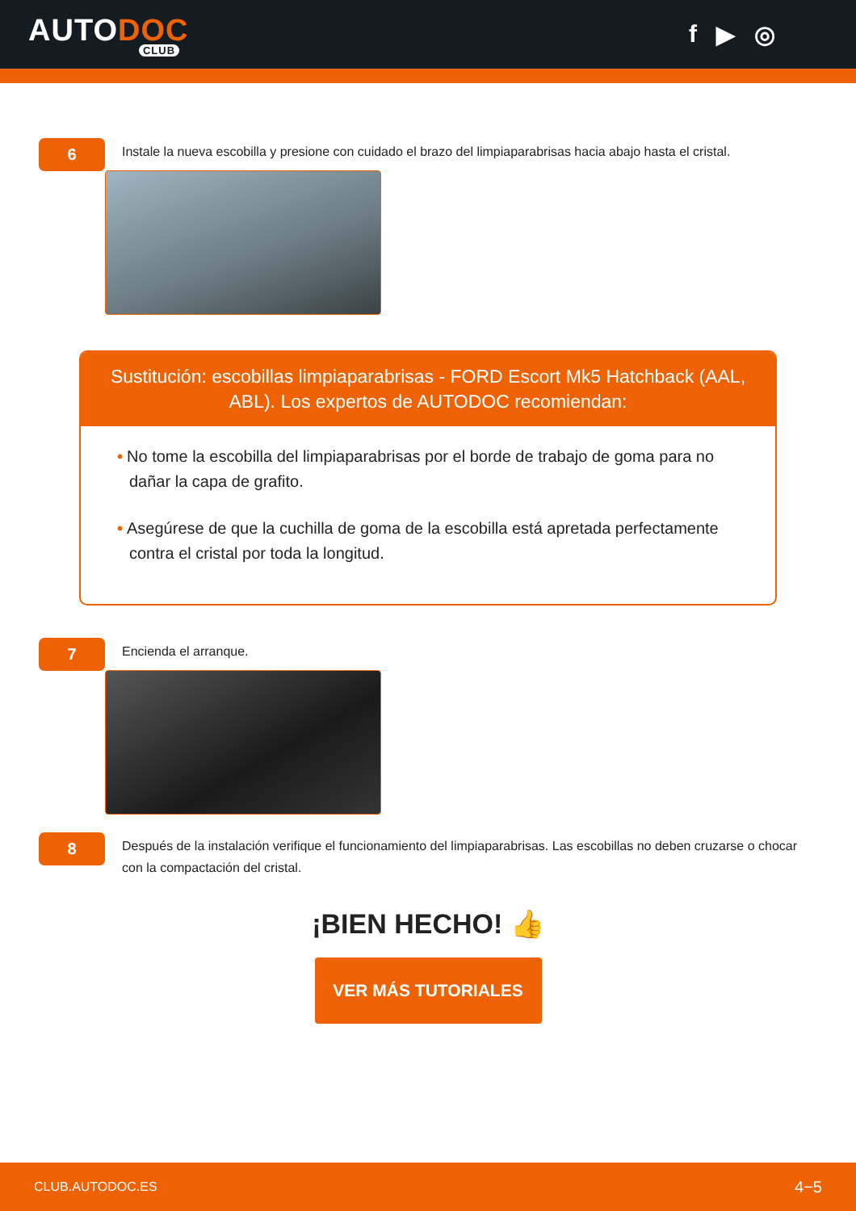AUTODOC
CLUB
f ▶ ◎
6
Instale la nueva escobilla y presione con cuidado el brazo del limpiaparabrisas hacia abajo hasta el cristal.
Sustitución: escobillas limpiaparabrisas - FORD Escort Mk5 Hatchback (AAL, ABL). Los expertos de AUTODOC recomiendan:
• No tome la escobilla del limpiaparabrisas por el borde de trabajo de goma para no dañar la capa de grafito.
• Asegúrese de que la cuchilla de goma de la escobilla está apretada perfectamente contra el cristal por toda la longitud.
7
Encienda el arranque.
8
Después de la instalación verifique el funcionamiento del limpiaparabrisas. Las escobillas no deben cruzarse o chocar con la compactación del cristal.
¡BIEN HECHO! 👍
VER MÁS TUTORIALES
CLUB.AUTODOC.ES 4−5